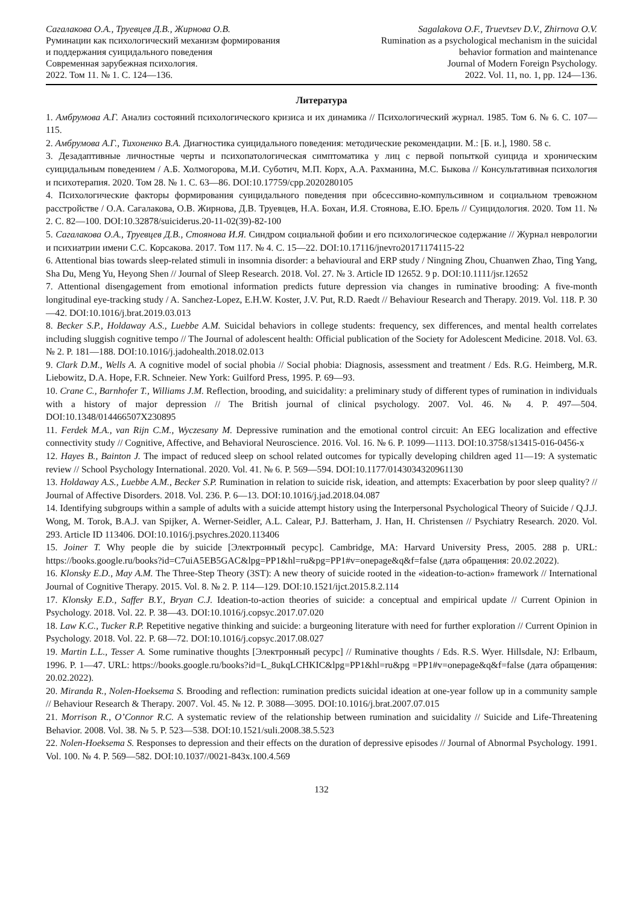Сагалакова О.А., Труевцев Д.В., Жирнова О.В.
Руминации как психологический механизм формирования
и поддержания суицидального поведения
Современная зарубежная психология.
2022. Том 11. № 1. С. 124—136.
Sagalakova O.F., Truevtsev D.V., Zhirnova O.V.
Rumination as a psychological mechanism in the suicidal
behavior formation and maintenance
Journal of Modern Foreign Psychology.
2022. Vol. 11, no. 1, pp. 124—136.
Литература
1. Амбрумова А.Г. Анализ состояний психологического кризиса и их динамика // Психологический журнал. 1985. Том 6. № 6. С. 107—115.
2. Амбрумова А.Г., Тихоненко В.А. Диагностика суицидального поведения: методические рекомендации. М.: [Б. и.], 1980. 58 с.
3. Дезадаптивные личностные черты и психопатологическая симптоматика у лиц с первой попыткой суицида и хроническим суицидальным поведением / А.Б. Холмогорова, М.И. Суботич, М.П. Корх, А.А. Рахманина, М.С. Быкова // Консультативная психология и психотерапия. 2020. Том 28. № 1. С. 63—86. DOI:10.17759/cpp.2020280105
4. Психологические факторы формирования суицидального поведения при обсессивно-компульсивном и социальном тревожном расстройстве / О.А. Сагалакова, О.В. Жирнова, Д.В. Труевцев, Н.А. Бохан, И.Я. Стоянова, Е.Ю. Брель // Суицидология. 2020. Том 11. № 2. С. 82—100. DOI:10.32878/suiciderus.20-11-02(39)-82-100
5. Сагалакова О.А., Труевцев Д.В., Стоянова И.Я. Синдром социальной фобии и его психологическое содержание // Журнал неврологии и психиатрии имени С.С. Корсакова. 2017. Том 117. № 4. С. 15—22. DOI:10.17116/jnevro20171174115-22
6. Attentional bias towards sleep-related stimuli in insomnia disorder: a behavioural and ERP study / Ningning Zhou, Chuanwen Zhao, Ting Yang, Sha Du, Meng Yu, Heyong Shen // Journal of Sleep Research. 2018. Vol. 27. № 3. Article ID 12652. 9 p. DOI:10.1111/jsr.12652
7. Attentional disengagement from emotional information predicts future depression via changes in ruminative brooding: A five-month longitudinal eye-tracking study / A. Sanchez-Lopez, E.H.W. Koster, J.V. Put, R.D. Raedt // Behaviour Research and Therapy. 2019. Vol. 118. P. 30—42. DOI:10.1016/j.brat.2019.03.013
8. Becker S.P., Holdaway A.S., Luebbe A.M. Suicidal behaviors in college students: frequency, sex differences, and mental health correlates including sluggish cognitive tempo // The Journal of adolescent health: Official publication of the Society for Adolescent Medicine. 2018. Vol. 63. № 2. P. 181—188. DOI:10.1016/j.jadohealth.2018.02.013
9. Clark D.M., Wells A. A cognitive model of social phobia // Social phobia: Diagnosis, assessment and treatment / Eds. R.G. Heimberg, M.R. Liebowitz, D.A. Hope, F.R. Schneier. New York: Guilford Press, 1995. P. 69—93.
10. Crane C., Barnhofer T., Williams J.M. Reflection, brooding, and suicidality: a preliminary study of different types of rumination in individuals with a history of major depression // The British journal of clinical psychology. 2007. Vol. 46. № 4. P. 497—504. DOI:10.1348/014466507X230895
11. Ferdek M.A., van Rijn C.M., Wyczesany M. Depressive rumination and the emotional control circuit: An EEG localization and effective connectivity study // Cognitive, Affective, and Behavioral Neuroscience. 2016. Vol. 16. № 6. P. 1099—1113. DOI:10.3758/s13415-016-0456-x
12. Hayes B., Bainton J. The impact of reduced sleep on school related outcomes for typically developing children aged 11—19: A systematic review // School Psychology International. 2020. Vol. 41. № 6. P. 569—594. DOI:10.1177/0143034320961130
13. Holdaway A.S., Luebbe A.M., Becker S.P. Rumination in relation to suicide risk, ideation, and attempts: Exacerbation by poor sleep quality? // Journal of Affective Disorders. 2018. Vol. 236. P. 6—13. DOI:10.1016/j.jad.2018.04.087
14. Identifying subgroups within a sample of adults with a suicide attempt history using the Interpersonal Psychological Theory of Suicide / Q.J.J. Wong, M. Torok, B.A.J. van Spijker, A. Werner-Seidler, A.L. Calear, P.J. Batterham, J. Han, H. Christensen // Psychiatry Research. 2020. Vol. 293. Article ID 113406. DOI:10.1016/j.psychres.2020.113406
15. Joiner T. Why people die by suicide [Электронный ресурс]. Cambridge, MA: Harvard University Press, 2005. 288 p. URL: https://books.google.ru/books?id=C7uiA5EB5GAC&lpg=PP1&hl=ru&pg=PP1#v=onepage&q&f=false (дата обращения: 20.02.2022).
16. Klonsky E.D., May A.M. The Three-Step Theory (3ST): A new theory of suicide rooted in the «ideation-to-action» framework // International Journal of Cognitive Therapy. 2015. Vol. 8. № 2. P. 114—129. DOI:10.1521/ijct.2015.8.2.114
17. Klonsky E.D., Saffer B.Y., Bryan C.J. Ideation-to-action theories of suicide: a conceptual and empirical update // Current Opinion in Psychology. 2018. Vol. 22. P. 38—43. DOI:10.1016/j.copsyc.2017.07.020
18. Law K.C., Tucker R.P. Repetitive negative thinking and suicide: a burgeoning literature with need for further exploration // Current Opinion in Psychology. 2018. Vol. 22. P. 68—72. DOI:10.1016/j.copsyc.2017.08.027
19. Martin L.L., Tesser A. Some ruminative thoughts [Электронный ресурс] // Ruminative thoughts / Eds. R.S. Wyer. Hillsdale, NJ: Erlbaum, 1996. P. 1—47. URL: https://books.google.ru/books?id=L_8ukqLCHKIC&lpg=PP1&hl=ru&pg =PP1#v=onepage&q&f=false (дата обращения: 20.02.2022).
20. Miranda R., Nolen-Hoeksema S. Brooding and reflection: rumination predicts suicidal ideation at one-year follow up in a community sample // Behaviour Research & Therapy. 2007. Vol. 45. № 12. P. 3088—3095. DOI:10.1016/j.brat.2007.07.015
21. Morrison R., O’Connor R.C. A systematic review of the relationship between rumination and suicidality // Suicide and Life-Threatening Behavior. 2008. Vol. 38. № 5. P. 523—538. DOI:10.1521/suli.2008.38.5.523
22. Nolen-Hoeksema S. Responses to depression and their effects on the duration of depressive episodes // Journal of Abnormal Psychology. 1991. Vol. 100. № 4. P. 569—582. DOI:10.1037//0021-843x.100.4.569
132